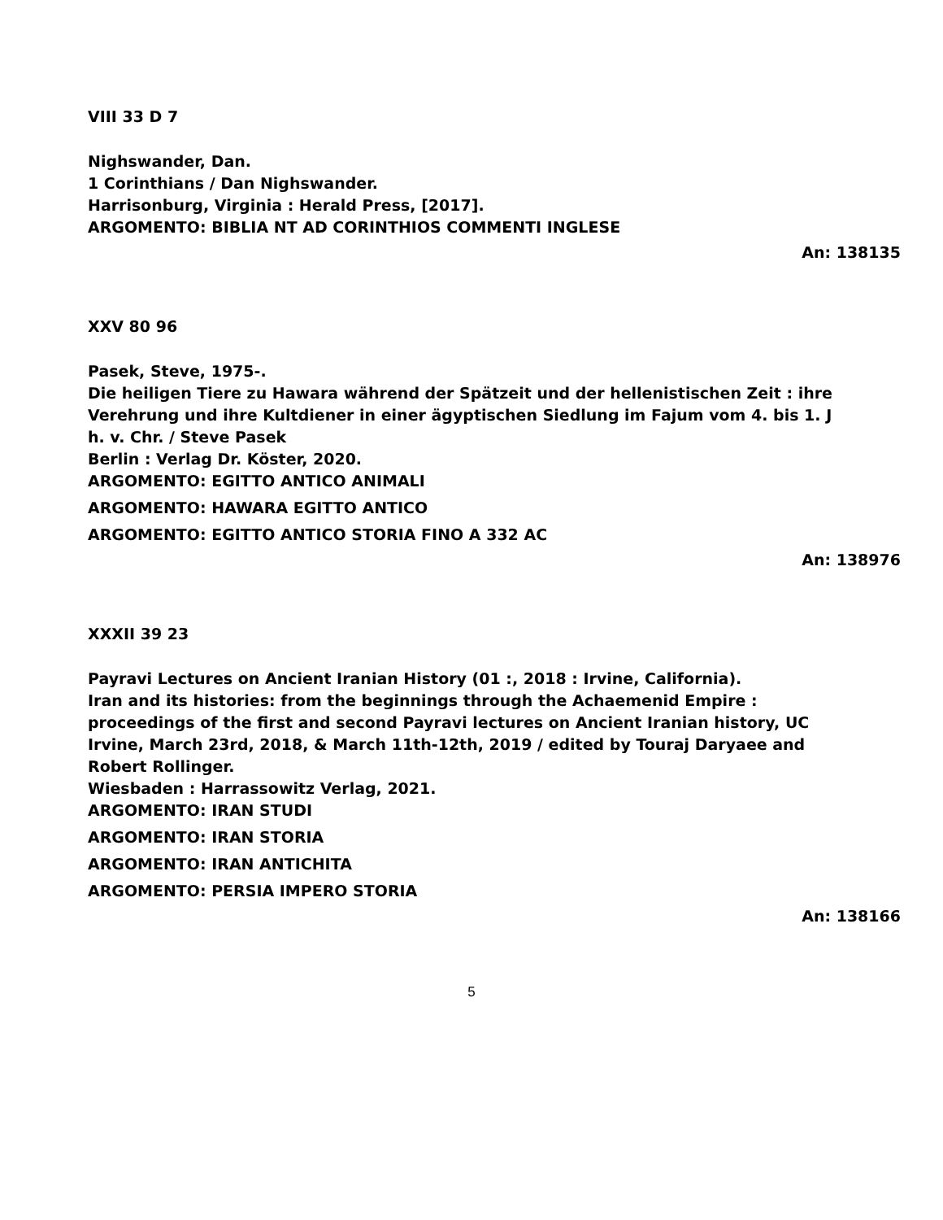VIII 33 D 7
Nighswander, Dan.
1 Corinthians / Dan Nighswander.
Harrisonburg, Virginia : Herald Press, [2017].
ARGOMENTO: BIBLIA NT AD CORINTHIOS COMMENTI INGLESE
An: 138135
XXV 80 96
Pasek, Steve, 1975-.
Die heiligen Tiere zu Hawara während der Spätzeit und der hellenistischen Zeit : ihre Verehrung und ihre Kultdiener in einer ägyptischen Siedlung im Fajum vom 4. bis 1. J h. v. Chr. / Steve Pasek
Berlin : Verlag Dr. Köster, 2020.
ARGOMENTO: EGITTO ANTICO ANIMALI
ARGOMENTO: HAWARA EGITTO ANTICO
ARGOMENTO: EGITTO ANTICO STORIA FINO A 332 AC
An: 138976
XXXII 39 23
Payravi Lectures on Ancient Iranian History (01 :, 2018 : Irvine, California).
Iran and its histories: from the beginnings through the Achaemenid Empire : proceedings of the first and second Payravi lectures on Ancient Iranian history, UC Irvine, March 23rd, 2018, & March 11th-12th, 2019 / edited by Touraj Daryaee and Robert Rollinger.
Wiesbaden : Harrassowitz Verlag, 2021.
ARGOMENTO: IRAN STUDI
ARGOMENTO: IRAN STORIA
ARGOMENTO: IRAN ANTICHITA
ARGOMENTO: PERSIA IMPERO STORIA
An: 138166
5